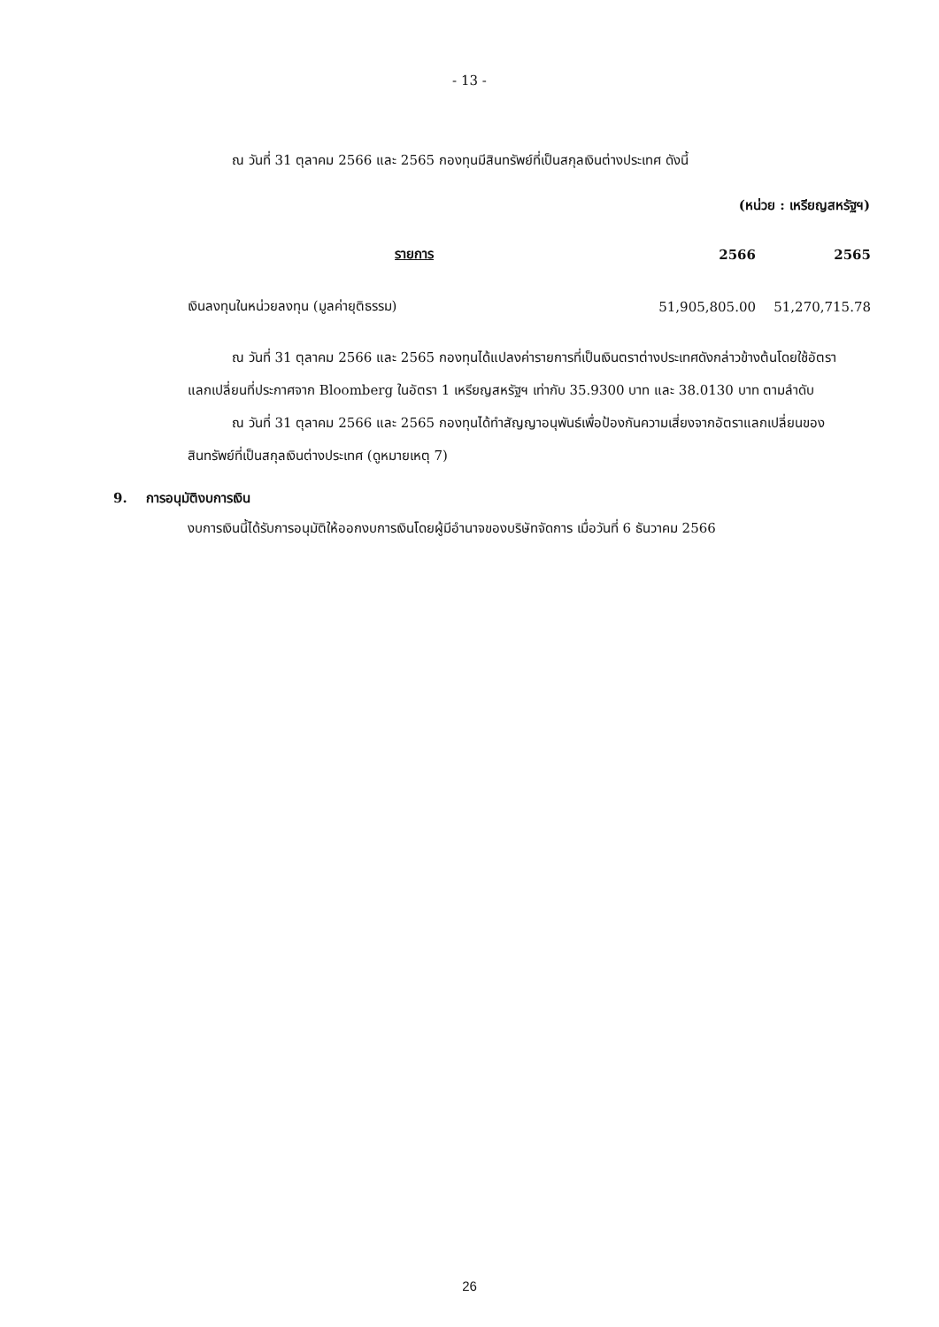- 13 -
ณ วันที่ 31 ตุลาคม 2566 และ 2565 กองทุนมีสินทรัพย์ที่เป็นสกุลเงินต่างประเทศ ดังนี้
(หน่วย : เหรียญสหรัฐฯ)
| รายการ | 2566 | 2565 |
| --- | --- | --- |
| เงินลงทุนในหน่วยลงทุน (มูลค่ายุติธรรม) | 51,905,805.00 | 51,270,715.78 |
ณ วันที่ 31 ตุลาคม 2566 และ 2565 กองทุนได้แปลงค่ารายการที่เป็นเงินตราต่างประเทศดังกล่าวข้างต้นโดยใช้อัตราแลกเปลี่ยนที่ประกาศจาก Bloomberg ในอัตรา 1 เหรียญสหรัฐฯ เท่ากับ 35.9300 บาท และ 38.0130 บาท ตามลำดับ
ณ วันที่ 31 ตุลาคม 2566 และ 2565 กองทุนได้ทำสัญญาอนุพันธ์เพื่อป้องกันความเสี่ยงจากอัตราแลกเปลี่ยนของสินทรัพย์ที่เป็นสกุลเงินต่างประเทศ (ดูหมายเหตุ 7)
9. การอนุมัติงบการเงิน
งบการเงินนี้ได้รับการอนุมัติให้ออกงบการเงินโดยผู้มีอำนาจของบริษัทจัดการ เมื่อวันที่ 6 ธันวาคม 2566
26